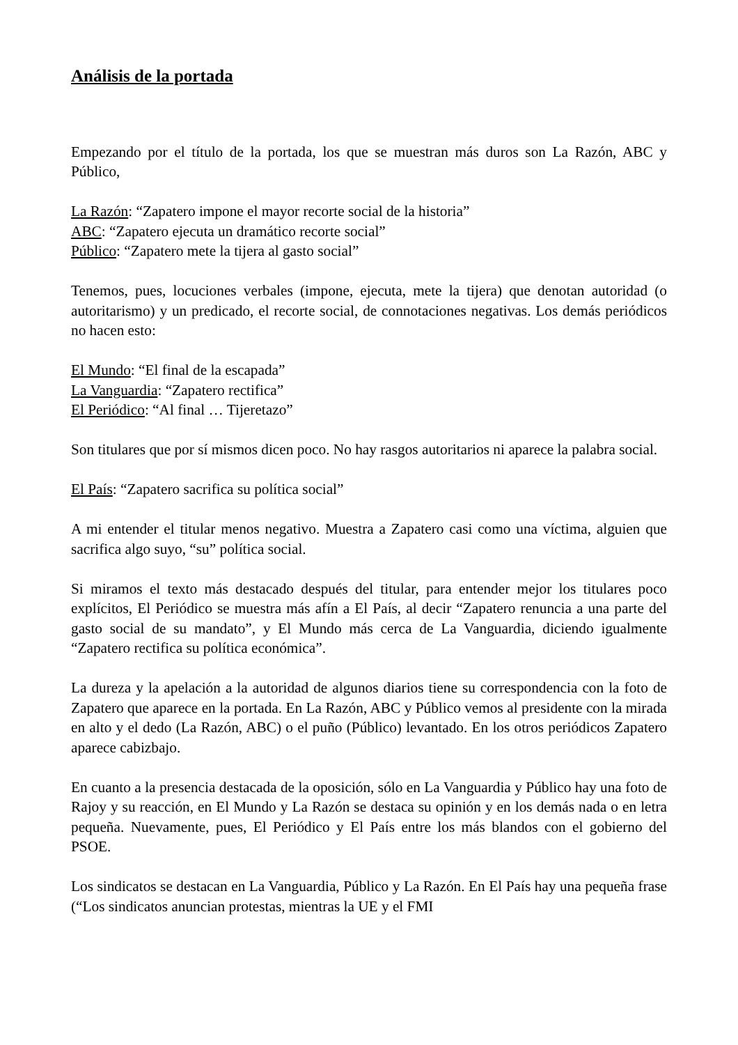Análisis de la portada
Empezando por el título de la portada, los que se muestran más duros son La Razón, ABC y Público,
La Razón: “Zapatero impone el mayor recorte social de la historia”
ABC: “Zapatero ejecuta un dramático recorte social”
Público: “Zapatero mete la tijera al gasto social”
Tenemos, pues, locuciones verbales (impone, ejecuta, mete la tijera) que denotan autoridad (o autoritarismo) y un predicado, el recorte social, de connotaciones negativas. Los demás periódicos no hacen esto:
El Mundo: “El final de la escapada”
La Vanguardia: “Zapatero rectifica”
El Periódico: “Al final … Tijeretazo”
Son titulares que por sí mismos dicen poco. No hay rasgos autoritarios ni aparece la palabra social.
El País: “Zapatero sacrifica su política social”
A mi entender el titular menos negativo. Muestra a Zapatero casi como una víctima, alguien que sacrifica algo suyo, “su” política social.
Si miramos el texto más destacado después del titular, para entender mejor los titulares poco explícitos, El Periódico se muestra más afín a El País, al decir “Zapatero renuncia a una parte del gasto social de su mandato”, y El Mundo más cerca de La Vanguardia, diciendo igualmente “Zapatero rectifica su política económica”.
La dureza y la apelación a la autoridad de algunos diarios tiene su correspondencia con la foto de Zapatero que aparece en la portada. En La Razón, ABC y Público vemos al presidente con la mirada en alto y el dedo (La Razón, ABC) o el puño (Público) levantado. En los otros periódicos Zapatero aparece cabizbajo.
En cuanto a la presencia destacada de la oposición, sólo en La Vanguardia y Público hay una foto de Rajoy y su reacción, en El Mundo y La Razón se destaca su opinión y en los demás nada o en letra pequeña. Nuevamente, pues, El Periódico y El País entre los más blandos con el gobierno del PSOE.
Los sindicatos se destacan en La Vanguardia, Público y La Razón. En El País hay una pequeña frase (“Los sindicatos anuncian protestas, mientras la UE y el FMI